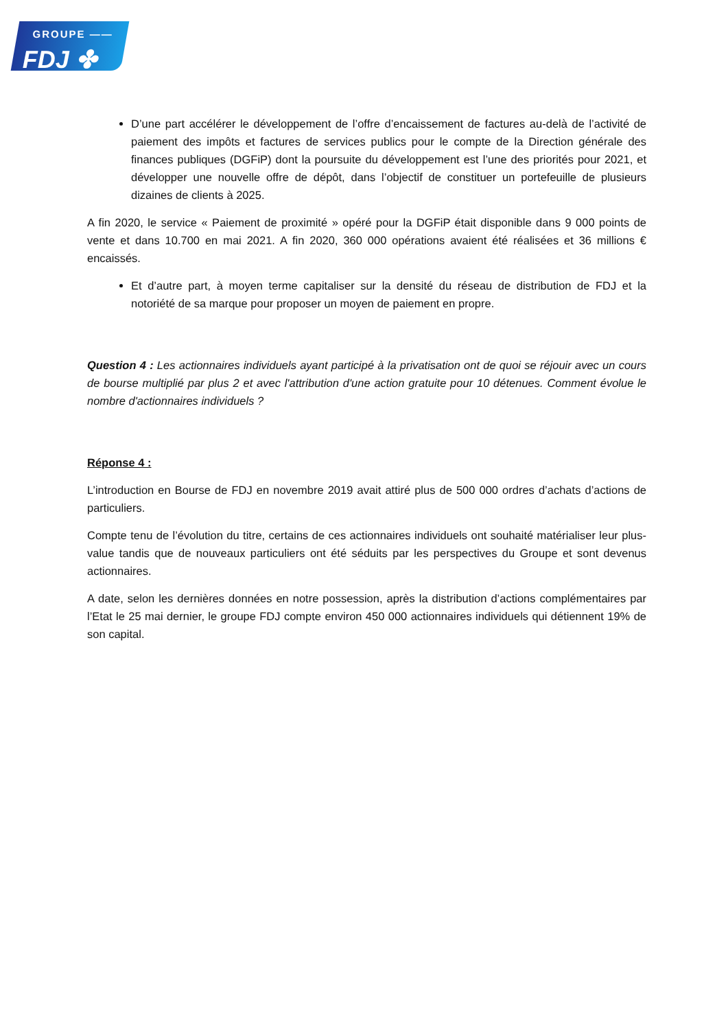GROUPE ——
FDJ ✤
D’une part accélérer le développement de l’offre d’encaissement de factures au-delà de l’activité de paiement des impôts et factures de services publics pour le compte de la Direction générale des finances publiques (DGFiP) dont la poursuite du développement est l’une des priorités pour 2021, et développer une nouvelle offre de dépôt, dans l’objectif de constituer un portefeuille de plusieurs dizaines de clients à 2025.
A fin 2020, le service « Paiement de proximité » opéré pour la DGFiP était disponible dans 9 000 points de vente et dans 10.700 en mai 2021. A fin 2020, 360 000 opérations avaient été réalisées et 36 millions € encaissés.
Et d’autre part, à moyen terme capitaliser sur la densité du réseau de distribution de FDJ et la notoriété de sa marque pour proposer un moyen de paiement en propre.
Question 4 : Les actionnaires individuels ayant participé à la privatisation ont de quoi se réjouir avec un cours de bourse multiplié par plus 2 et avec l'attribution d'une action gratuite pour 10 détenues. Comment évolue le nombre d'actionnaires individuels ?
Réponse 4 :
L’introduction en Bourse de FDJ en novembre 2019 avait attiré plus de 500 000 ordres d’achats d’actions de particuliers.
Compte tenu de l’évolution du titre, certains de ces actionnaires individuels ont souhaité matérialiser leur plus-value tandis que de nouveaux particuliers ont été séduits par les perspectives du Groupe et sont devenus actionnaires.
A date, selon les dernières données en notre possession, après la distribution d’actions complémentaires par l’Etat le 25 mai dernier, le groupe FDJ compte environ 450 000 actionnaires individuels qui détiennent 19% de son capital.